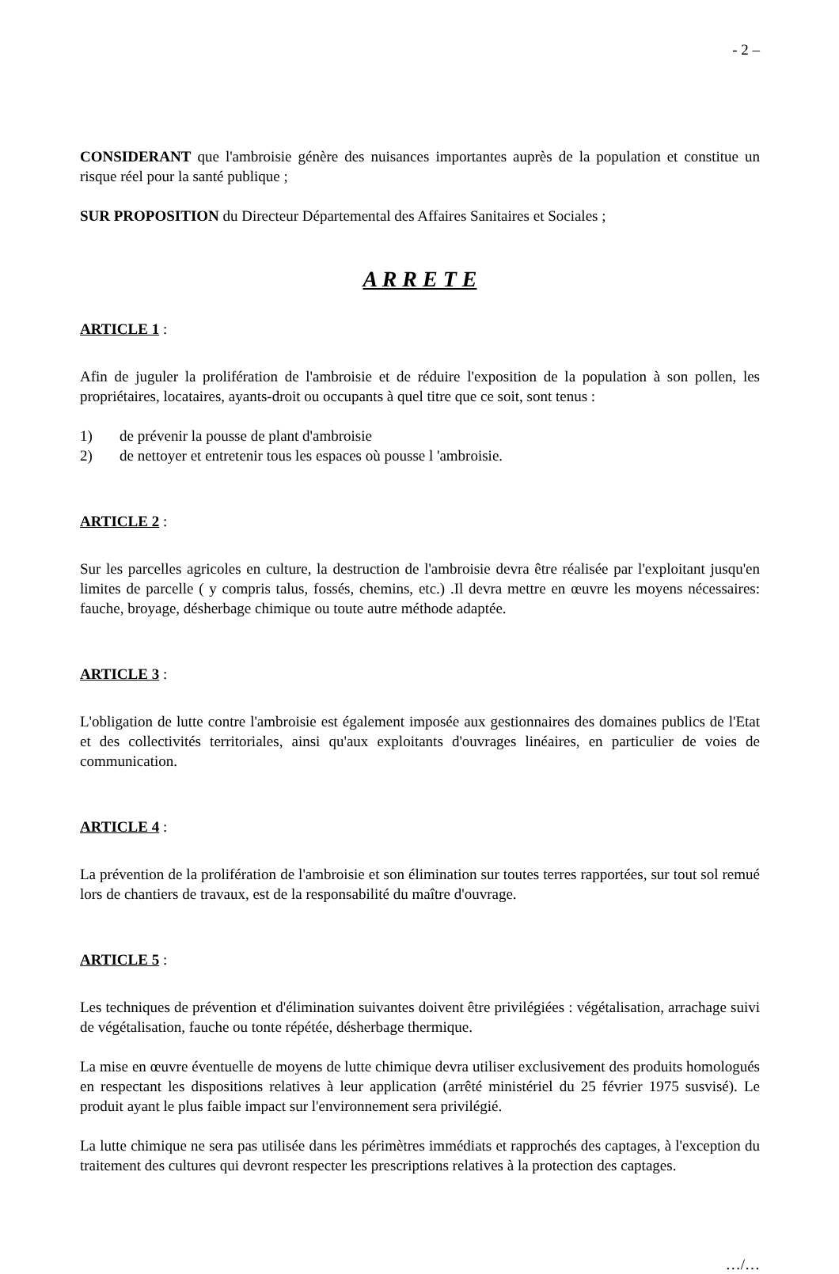- 2 –
CONSIDERANT que l'ambroisie génère des nuisances importantes auprès de la population et constitue un risque réel pour la santé publique ;
SUR PROPOSITION du Directeur Départemental des Affaires Sanitaires et Sociales ;
A R R E T E
ARTICLE 1 :
Afin de juguler la prolifération de l'ambroisie et de réduire l'exposition de la population à son pollen, les propriétaires, locataires, ayants-droit ou occupants à quel titre que ce soit, sont tenus :
1) de prévenir la pousse de plant d'ambroisie
2) de nettoyer et entretenir tous les espaces où pousse l 'ambroisie.
ARTICLE 2 :
Sur les parcelles agricoles en culture, la destruction de l'ambroisie devra être réalisée par l'exploitant jusqu'en limites de parcelle ( y compris talus, fossés, chemins, etc.) .Il devra mettre en œuvre les moyens nécessaires: fauche, broyage, désherbage chimique ou toute autre méthode adaptée.
ARTICLE 3 :
L'obligation de lutte contre l'ambroisie est également imposée aux gestionnaires des domaines publics de l'Etat et des collectivités territoriales, ainsi qu'aux exploitants d'ouvrages linéaires, en particulier de voies de communication.
ARTICLE 4 :
La prévention de la prolifération de l'ambroisie et son élimination sur toutes terres rapportées, sur tout sol remué lors de chantiers de travaux, est de la responsabilité du maître d'ouvrage.
ARTICLE 5 :
Les techniques de prévention et d'élimination suivantes doivent être privilégiées : végétalisation, arrachage suivi de végétalisation, fauche ou tonte répétée, désherbage thermique.
La mise en œuvre éventuelle de moyens de lutte chimique devra utiliser exclusivement des produits homologués en respectant les dispositions relatives à leur application (arrêté ministériel du 25 février 1975 susvisé). Le produit ayant le plus faible impact sur l'environnement sera privilégié.
La lutte chimique ne sera pas utilisée dans les périmètres immédiats et rapprochés des captages, à l'exception du traitement des cultures qui devront respecter les prescriptions relatives à la protection des captages.
…/…